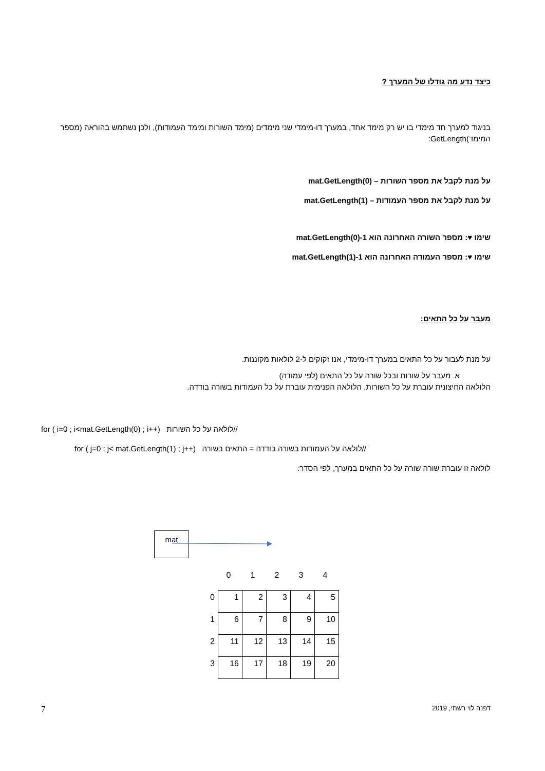כיצד נדע מה גודלו של המערך ?
בניגוד למערך חד מימדי בו יש רק מימד אחד, במערך דו-מימדי שני מימדים (מימד השורות ומימד העמודות), ולכן נשתמש בהוראה (מספר המימד)GetLength:
על מנת לקבל את מספר השורות – mat.GetLength(0)
על מנת לקבל את מספר העמודות – mat.GetLength(1)
שימו ♥: מספר השורה האחרונה הוא mat.GetLength(0)-1
שימו ♥: מספר העמודה האחרונה הוא mat.GetLength(1)-1
מעבר על כל התאים:
על מנת לעבור על כל התאים במערך דו-מימדי, אנו זקוקים ל-2 לולאות מקוננות.
א. מעבר על שורות ובכל שורה על כל התאים (לפי עמודה)
הלולאה החיצונית עוברת על כל השורות, הלולאה הפנימית עוברת על כל העמודות בשורה בודדה.
for ( i=0 ; i<mat.GetLength(0) ; i++) //לולאה על כל השורות
for ( j=0 ; j< mat.GetLength(1) ; j++) //לולאה על העמודות בשורה בודדה = התאים בשורה
לולאה זו עוברת שורה שורה על כל התאים במערך, לפי הסדר:
mat
| | 0 | 1 | 2 | 3 | 4 |
| 0 | 1 | 2 | 3 | 4 | 5 |
| 1 | 6 | 7 | 8 | 9 | 10 |
| 2 | 11 | 12 | 13 | 14 | 15 |
| 3 | 16 | 17 | 18 | 19 | 20 |
7 דפנה לוי רשתי, 2019